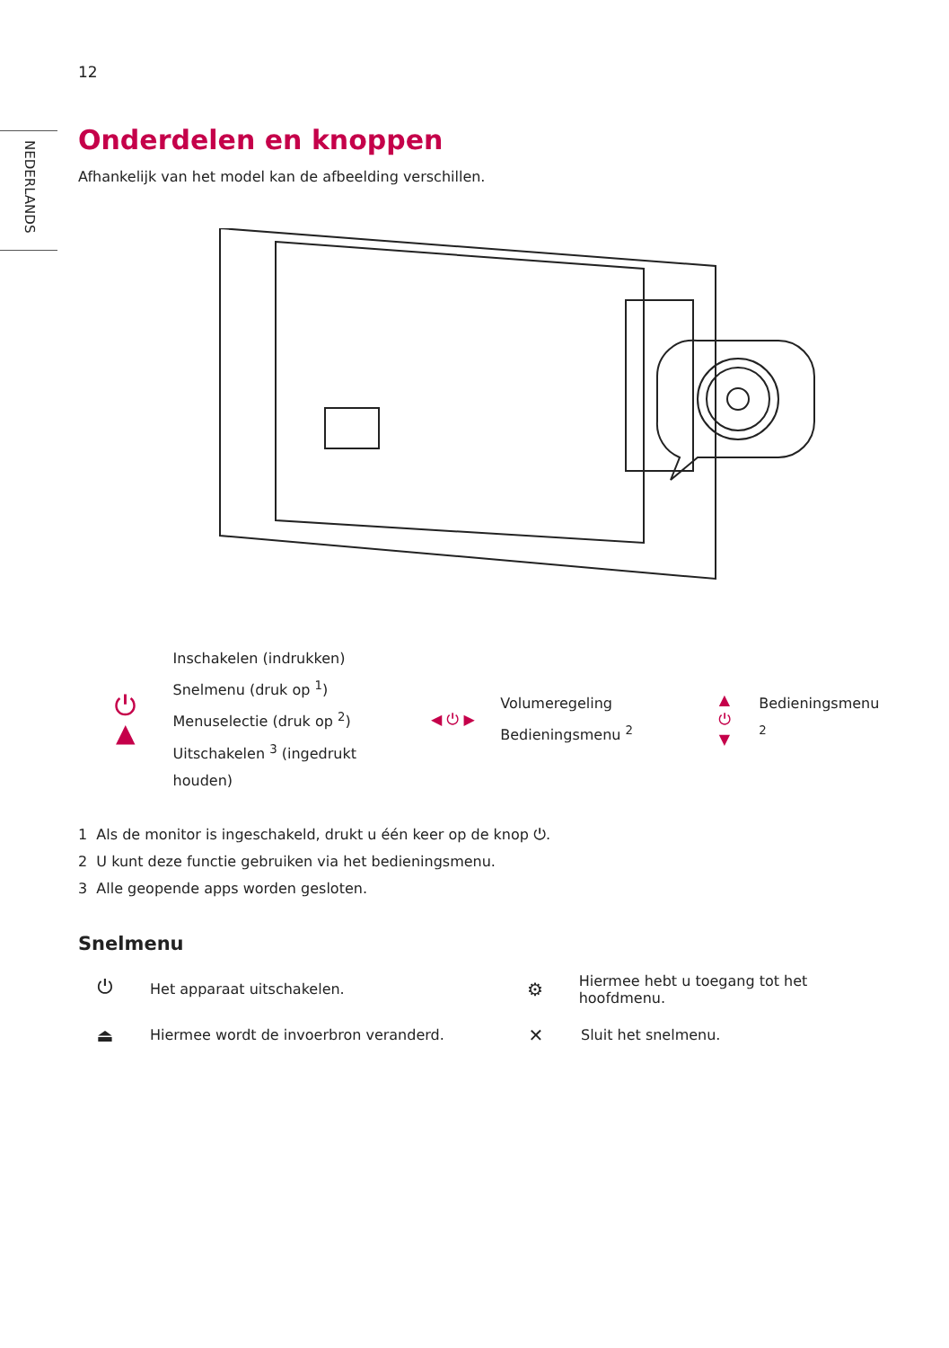12
NEDERLANDS
Onderdelen en knoppen
Afhankelijk van het model kan de afbeelding verschillen.
⏻
▲
Inschakelen (indrukken)
Snelmenu (druk op <sup>1</sup>)
Menuselectie (druk op <sup>2</sup>)
Uitschakelen <sup>3</sup> (ingedrukt houden)
◀ ⏻ ▶
Volumeregeling
Bedieningsmenu <sup>2</sup>
▲
⏻
▼
Bedieningsmenu <sup>2</sup>
1 Als de monitor is ingeschakeld, drukt u één keer op de knop ⏻.
2 U kunt deze functie gebruiken via het bedieningsmenu.
3 Alle geopende apps worden gesloten.
Snelmenu
⏻ Het apparaat uitschakelen.
⚙ Hiermee hebt u toegang tot het hoofdmenu.
⏏ Hiermee wordt de invoerbron veranderd.
✕ Sluit het snelmenu.